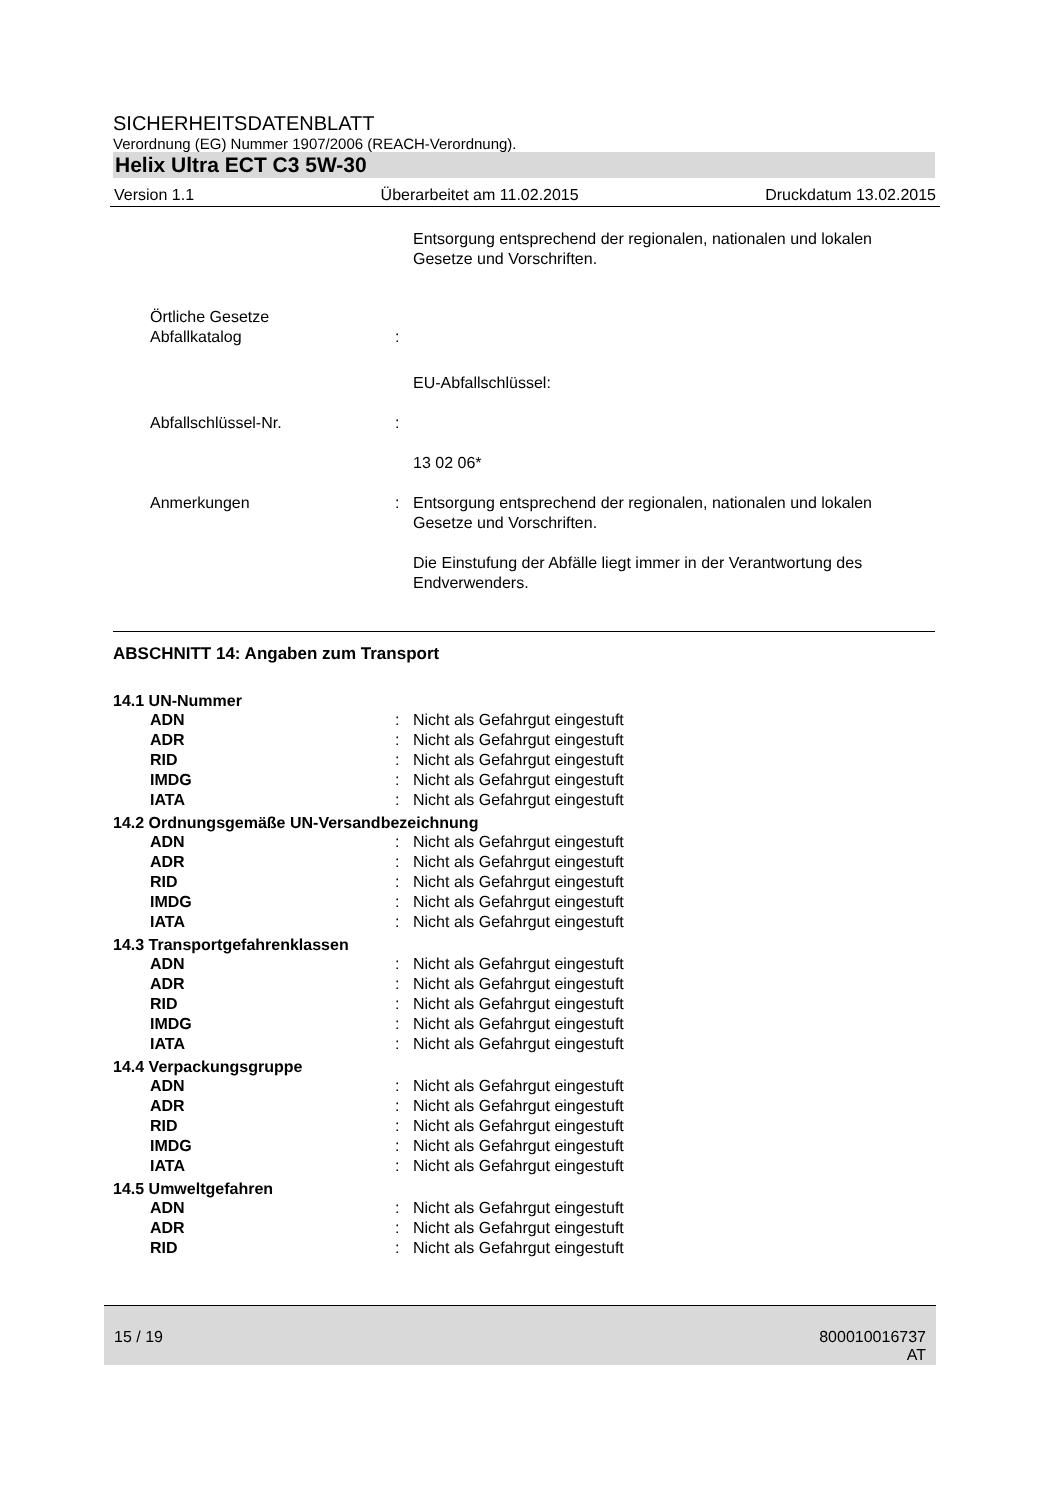SICHERHEITSDATENBLATT
Verordnung (EG) Nummer 1907/2006 (REACH-Verordnung).
Helix Ultra ECT C3 5W-30
Version 1.1 Überarbeitet am 11.02.2015 Druckdatum 13.02.2015
Entsorgung entsprechend der regionalen, nationalen und lokalen Gesetze und Vorschriften.
Örtliche Gesetze
Abfallkatalog
:
EU-Abfallschlüssel:
Abfallschlüssel-Nr. :
13 02 06*
Anmerkungen : Entsorgung entsprechend der regionalen, nationalen und lokalen Gesetze und Vorschriften.
Die Einstufung der Abfälle liegt immer in der Verantwortung des Endverwenders.
ABSCHNITT 14: Angaben zum Transport
14.1 UN-Nummer
ADN : Nicht als Gefahrgut eingestuft
ADR : Nicht als Gefahrgut eingestuft
RID : Nicht als Gefahrgut eingestuft
IMDG : Nicht als Gefahrgut eingestuft
IATA : Nicht als Gefahrgut eingestuft
14.2 Ordnungsgemäße UN-Versandbezeichnung
ADN : Nicht als Gefahrgut eingestuft
ADR : Nicht als Gefahrgut eingestuft
RID : Nicht als Gefahrgut eingestuft
IMDG : Nicht als Gefahrgut eingestuft
IATA : Nicht als Gefahrgut eingestuft
14.3 Transportgefahrenklassen
ADN : Nicht als Gefahrgut eingestuft
ADR : Nicht als Gefahrgut eingestuft
RID : Nicht als Gefahrgut eingestuft
IMDG : Nicht als Gefahrgut eingestuft
IATA : Nicht als Gefahrgut eingestuft
14.4 Verpackungsgruppe
ADN : Nicht als Gefahrgut eingestuft
ADR : Nicht als Gefahrgut eingestuft
RID : Nicht als Gefahrgut eingestuft
IMDG : Nicht als Gefahrgut eingestuft
IATA : Nicht als Gefahrgut eingestuft
14.5 Umweltgefahren
ADN : Nicht als Gefahrgut eingestuft
ADR : Nicht als Gefahrgut eingestuft
RID : Nicht als Gefahrgut eingestuft
15 / 19 800010016737
AT